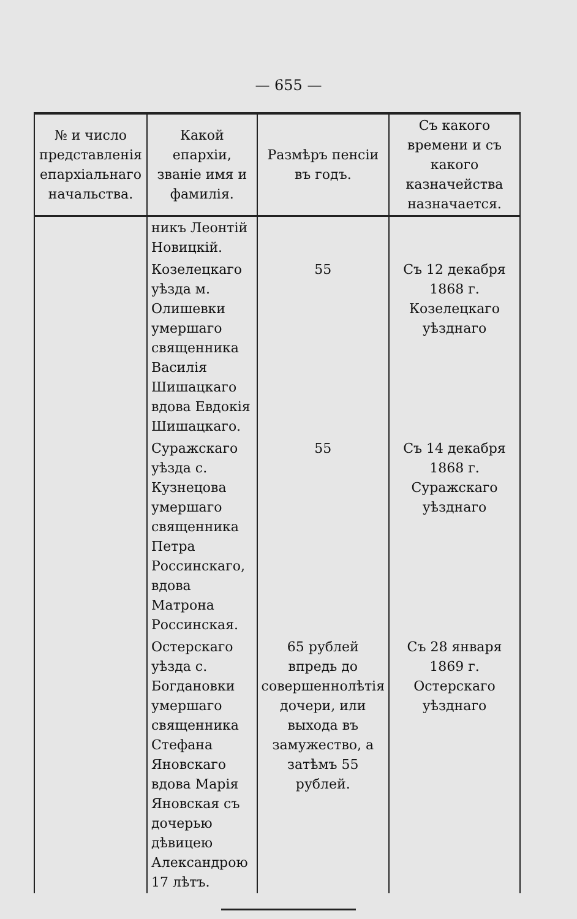— 655 —
| № и число представленія епархіальнаго начальства. | Какой епархіи, званіе имя и фамилія. | Размѣръ пенсіи въ годъ. | Съ какого времени и съ какого казначейства назначается. |
| --- | --- | --- | --- |
| | никъ Леонтій Новицкій. | | |
| | Козелецкаго уѣзда м. Олишевки умершаго священника Василія Шишацкаго вдова Евдокія Шишацкаго. | 55 | Съ 12 декабря 1868 г. Козелецкаго уѣзднаго |
| | Суражскаго уѣзда с. Кузнецова умершаго священника Петра Россинскаго, вдова Матрона Россинская. | 55 | Съ 14 декабря 1868 г. Суражскаго уѣзднаго |
| | Остерскаго уѣзда с. Богдановки умершаго священника Стефана Яновскаго вдова Марія Яновская съ дочерью дѣвицею Александрою 17 лѣтъ. | 65 рублей впредь до совершеннолѣтія дочери, или выхода въ замужество, а затѣмъ 55 рублей. | Съ 28 января 1869 г. Остерскаго уѣзднаго |